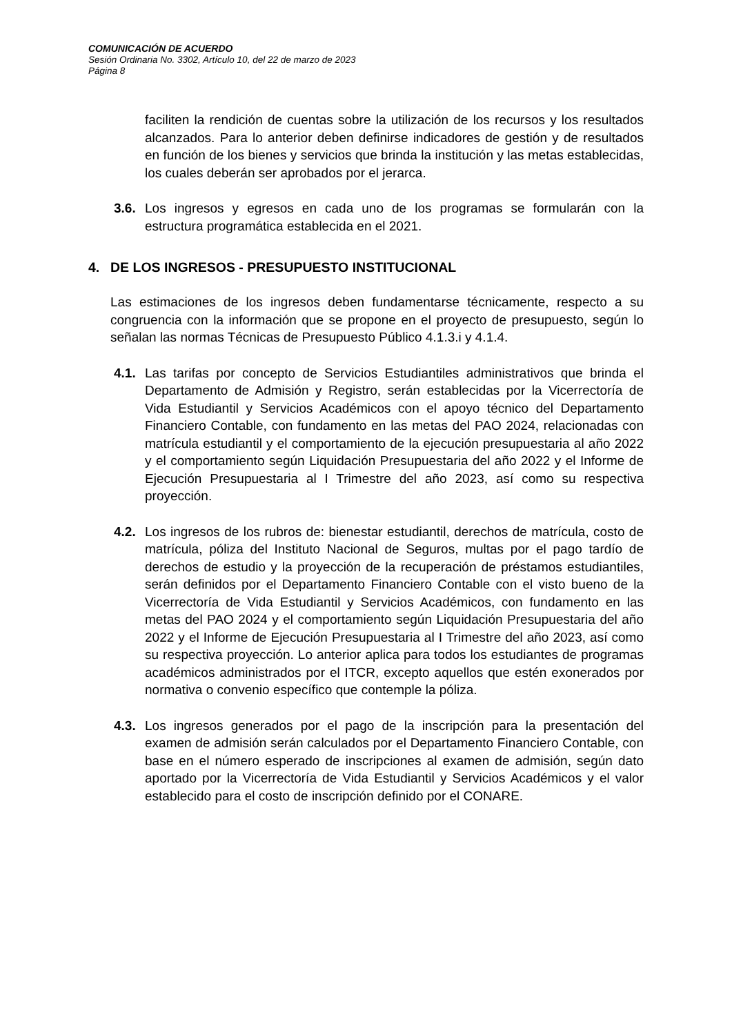COMUNICACIÓN DE ACUERDO
Sesión Ordinaria No. 3302, Artículo 10, del 22 de marzo de 2023
Página 8
faciliten la rendición de cuentas sobre la utilización de los recursos y los resultados alcanzados. Para lo anterior deben definirse indicadores de gestión y de resultados en función de los bienes y servicios que brinda la institución y las metas establecidas, los cuales deberán ser aprobados por el jerarca.
3.6.
Los ingresos y egresos en cada uno de los programas se formularán con la estructura programática establecida en el 2021.
4. DE LOS INGRESOS - PRESUPUESTO INSTITUCIONAL
Las estimaciones de los ingresos deben fundamentarse técnicamente, respecto a su congruencia con la información que se propone en el proyecto de presupuesto, según lo señalan las normas Técnicas de Presupuesto Público 4.1.3.i y 4.1.4.
4.1.
Las tarifas por concepto de Servicios Estudiantiles administrativos que brinda el Departamento de Admisión y Registro, serán establecidas por la Vicerrectoría de Vida Estudiantil y Servicios Académicos con el apoyo técnico del Departamento Financiero Contable, con fundamento en las metas del PAO 2024, relacionadas con matrícula estudiantil y el comportamiento de la ejecución presupuestaria al año 2022 y el comportamiento según Liquidación Presupuestaria del año 2022 y el Informe de Ejecución Presupuestaria al I Trimestre del año 2023, así como su respectiva proyección.
4.2.
Los ingresos de los rubros de: bienestar estudiantil, derechos de matrícula, costo de matrícula, póliza del Instituto Nacional de Seguros, multas por el pago tardío de derechos de estudio y la proyección de la recuperación de préstamos estudiantiles, serán definidos por el Departamento Financiero Contable con el visto bueno de la Vicerrectoría de Vida Estudiantil y Servicios Académicos, con fundamento en las metas del PAO 2024 y el comportamiento según Liquidación Presupuestaria del año 2022 y el Informe de Ejecución Presupuestaria al I Trimestre del año 2023, así como su respectiva proyección. Lo anterior aplica para todos los estudiantes de programas académicos administrados por el ITCR, excepto aquellos que estén exonerados por normativa o convenio específico que contemple la póliza.
4.3.
Los ingresos generados por el pago de la inscripción para la presentación del examen de admisión serán calculados por el Departamento Financiero Contable, con base en el número esperado de inscripciones al examen de admisión, según dato aportado por la Vicerrectoría de Vida Estudiantil y Servicios Académicos y el valor establecido para el costo de inscripción definido por el CONARE.